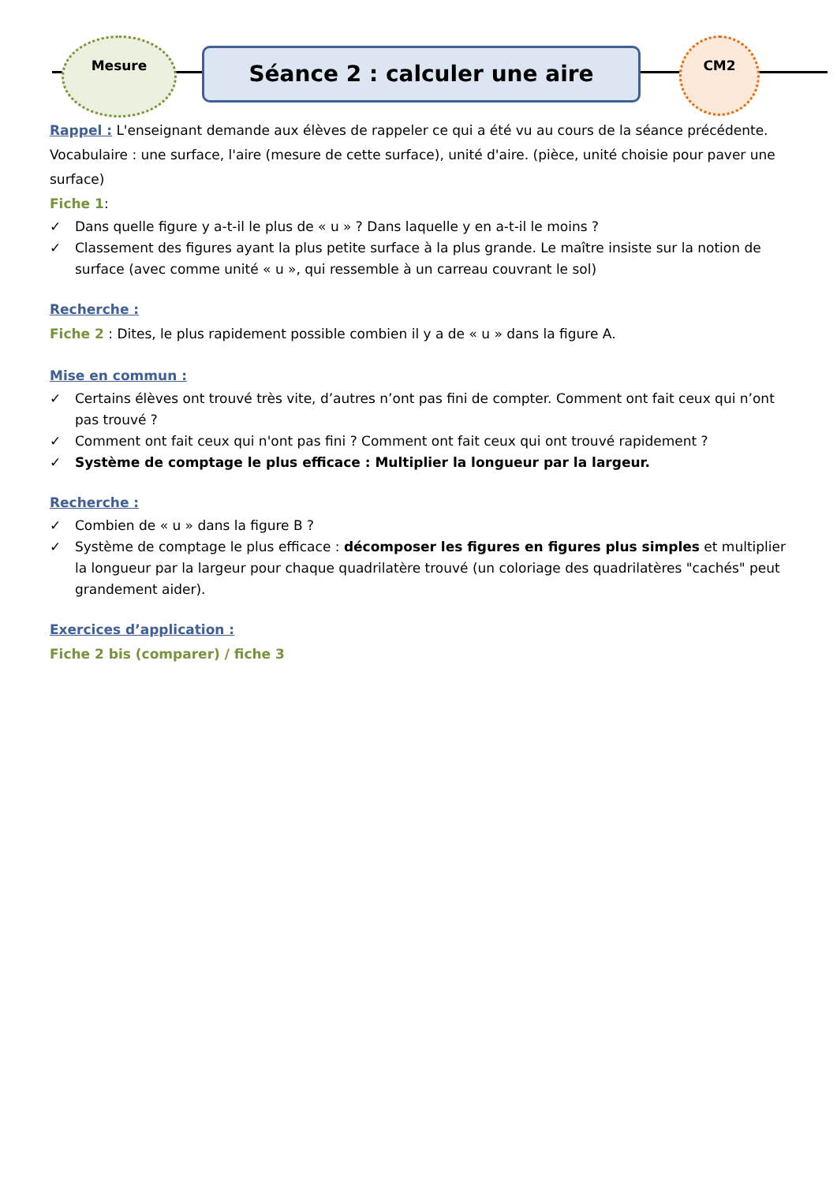Mesure
Séance 2 : calculer une aire
CM2
Rappel : L'enseignant demande aux élèves de rappeler ce qui a été vu au cours de la séance précédente. Vocabulaire : une surface, l'aire (mesure de cette surface), unité d'aire. (pièce, unité choisie pour paver une surface)
Fiche 1:
✓ Dans quelle figure y a-t-il le plus de « u » ? Dans laquelle y en a-t-il le moins ?
✓ Classement des figures ayant la plus petite surface à la plus grande. Le maître insiste sur la notion de surface (avec comme unité « u », qui ressemble à un carreau couvrant le sol)
Recherche :
Fiche 2 : Dites, le plus rapidement possible combien il y a de « u » dans la figure A.
Mise en commun :
✓ Certains élèves ont trouvé très vite, d’autres n’ont pas fini de compter. Comment ont fait ceux qui n’ont pas trouvé ?
✓ Comment ont fait ceux qui n'ont pas fini ? Comment ont fait ceux qui ont trouvé rapidement ?
✓ Système de comptage le plus efficace : Multiplier la longueur par la largeur.
Recherche :
✓ Combien de « u » dans la figure B ?
✓ Système de comptage le plus efficace : décomposer les figures en figures plus simples et multiplier la longueur par la largeur pour chaque quadrilatère trouvé (un coloriage des quadrilatères "cachés" peut grandement aider).
Exercices d’application :
Fiche 2 bis (comparer) / fiche 3